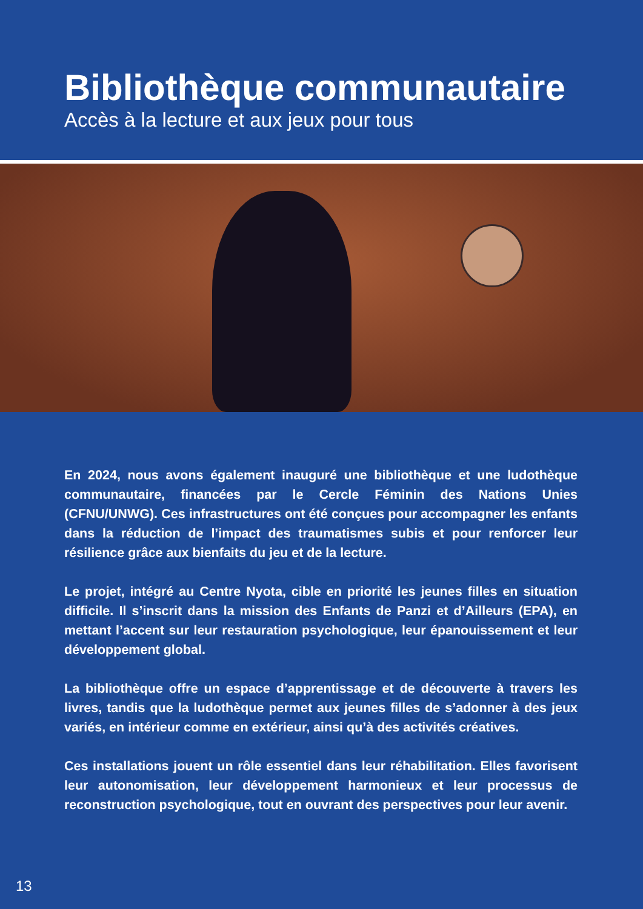Bibliothèque communautaire
Accès à la lecture et aux jeux pour tous
En 2024, nous avons également inauguré une bibliothèque et une ludothèque communautaire, financées par le Cercle Féminin des Nations Unies (CFNU/UNWG). Ces infrastructures ont été conçues pour accompagner les enfants dans la réduction de l’impact des traumatismes subis et pour renforcer leur résilience grâce aux bienfaits du jeu et de la lecture.
Le projet, intégré au Centre Nyota, cible en priorité les jeunes filles en situation difficile. Il s’inscrit dans la mission des Enfants de Panzi et d’Ailleurs (EPA), en mettant l’accent sur leur restauration psychologique, leur épanouissement et leur développement global.
La bibliothèque offre un espace d’apprentissage et de découverte à travers les livres, tandis que la ludothèque permet aux jeunes filles de s’adonner à des jeux variés, en intérieur comme en extérieur, ainsi qu’à des activités créatives.
Ces installations jouent un rôle essentiel dans leur réhabilitation. Elles favorisent leur autonomisation, leur développement harmonieux et leur processus de reconstruction psychologique, tout en ouvrant des perspectives pour leur avenir.
13